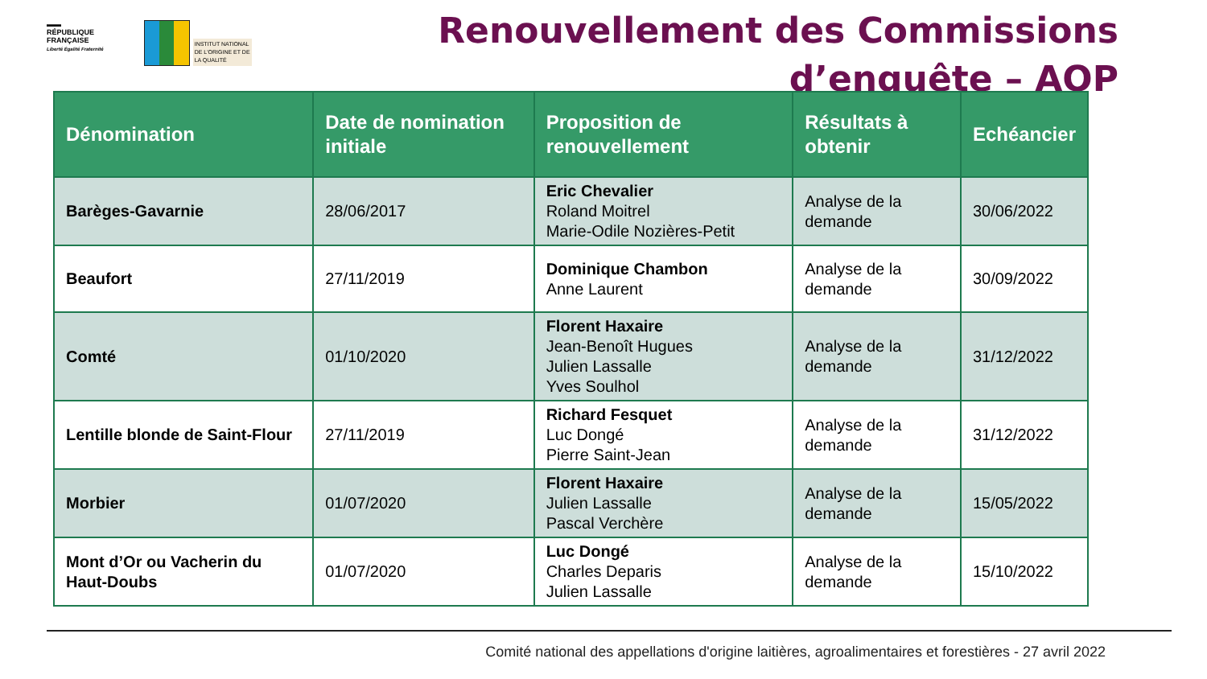▬▬
RÉPUBLIQUE
FRANÇAISE
Liberté Égalité Fraternité
INSTITUT NATIONAL
DE L'ORIGINE ET DE
LA QUALITÉ
Renouvellement des Commissions
d’enquête – AOP
| Dénomination | Date de nomination initiale | Proposition de renouvellement | Résultats à obtenir | Echéancier |
| --- | --- | --- | --- | --- |
| Barèges-Gavarnie | 28/06/2017 | Eric Chevalier Roland Moitrel Marie-Odile Nozières-Petit | Analyse de la demande | 30/06/2022 |
| Beaufort | 27/11/2019 | Dominique Chambon Anne Laurent | Analyse de la demande | 30/09/2022 |
| Comté | 01/10/2020 | Florent Haxaire Jean-Benoît Hugues Julien Lassalle Yves Soulhol | Analyse de la demande | 31/12/2022 |
| Lentille blonde de Saint-Flour | 27/11/2019 | Richard Fesquet Luc Dongé Pierre Saint-Jean | Analyse de la demande | 31/12/2022 |
| Morbier | 01/07/2020 | Florent Haxaire Julien Lassalle Pascal Verchère | Analyse de la demande | 15/05/2022 |
| Mont d’Or ou Vacherin du Haut-Doubs | 01/07/2020 | Luc Dongé Charles Deparis Julien Lassalle | Analyse de la demande | 15/10/2022 |
Comité national des appellations d'origine laitières, agroalimentaires et forestières - 27 avril 2022